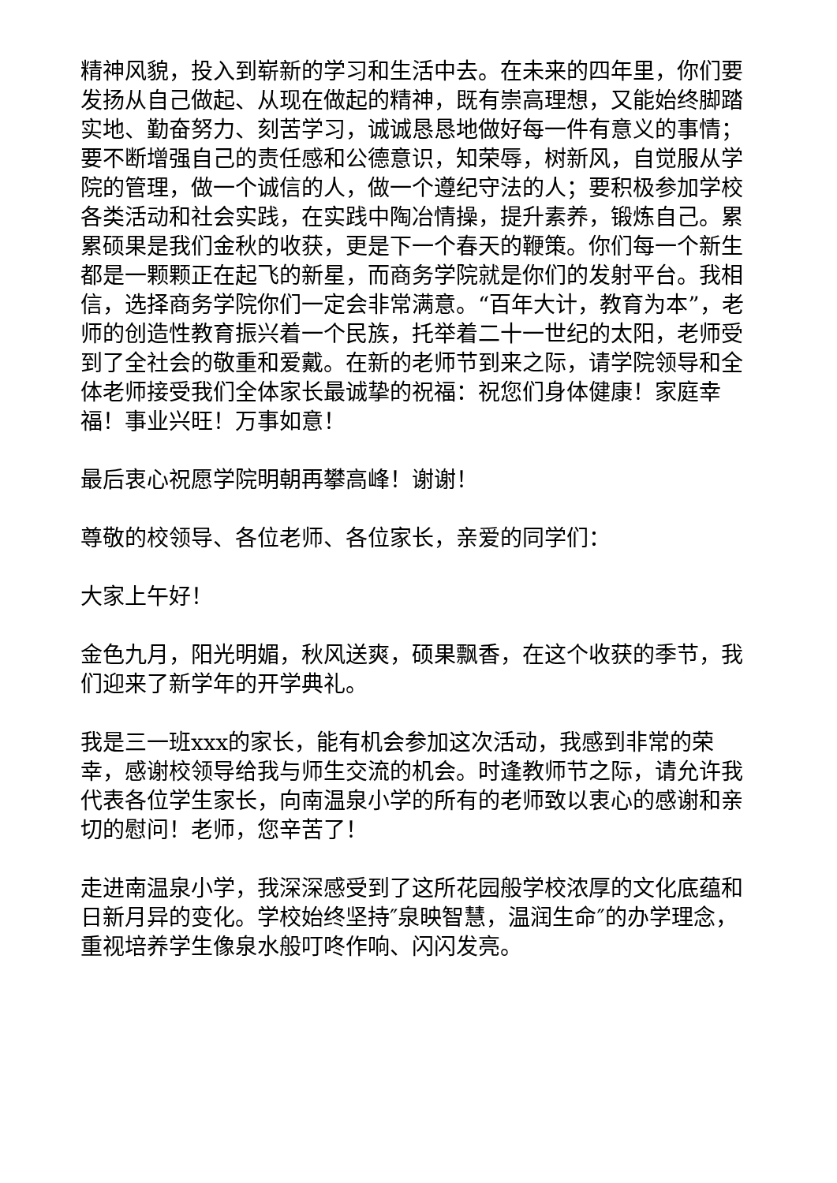精神风貌，投入到崭新的学习和生活中去。在未来的四年里，你们要发扬从自己做起、从现在做起的精神，既有崇高理想，又能始终脚踏实地、勤奋努力、刻苦学习，诚诚恳恳地做好每一件有意义的事情；要不断增强自己的责任感和公德意识，知荣辱，树新风，自觉服从学院的管理，做一个诚信的人，做一个遵纪守法的人；要积极参加学校各类活动和社会实践，在实践中陶冶情操，提升素养，锻炼自己。累累硕果是我们金秋的收获，更是下一个春天的鞭策。你们每一个新生都是一颗颗正在起飞的新星，而商务学院就是你们的发射平台。我相信，选择商务学院你们一定会非常满意。“百年大计，教育为本”，老师的创造性教育振兴着一个民族，托举着二十一世纪的太阳，老师受到了全社会的敬重和爱戴。在新的老师节到来之际，请学院领导和全体老师接受我们全体家长最诚挚的祝福：祝您们身体健康！家庭幸福！事业兴旺！万事如意！
最后衷心祝愿学院明朝再攀高峰！谢谢！
尊敬的校领导、各位老师、各位家长，亲爱的同学们：
大家上午好！
金色九月，阳光明媚，秋风送爽，硕果飘香，在这个收获的季节，我们迎来了新学年的开学典礼。
我是三一班xxx的家长，能有机会参加这次活动，我感到非常的荣幸，感谢校领导给我与师生交流的机会。时逢教师节之际，请允许我代表各位学生家长，向南温泉小学的所有的老师致以衷心的感谢和亲切的慰问！老师，您辛苦了！
走进南温泉小学，我深深感受到了这所花园般学校浓厚的文化底蕴和日新月异的变化。学校始终坚持″泉映智慧，温润生命″的办学理念，重视培养学生像泉水般叮咚作响、闪闪发亮。